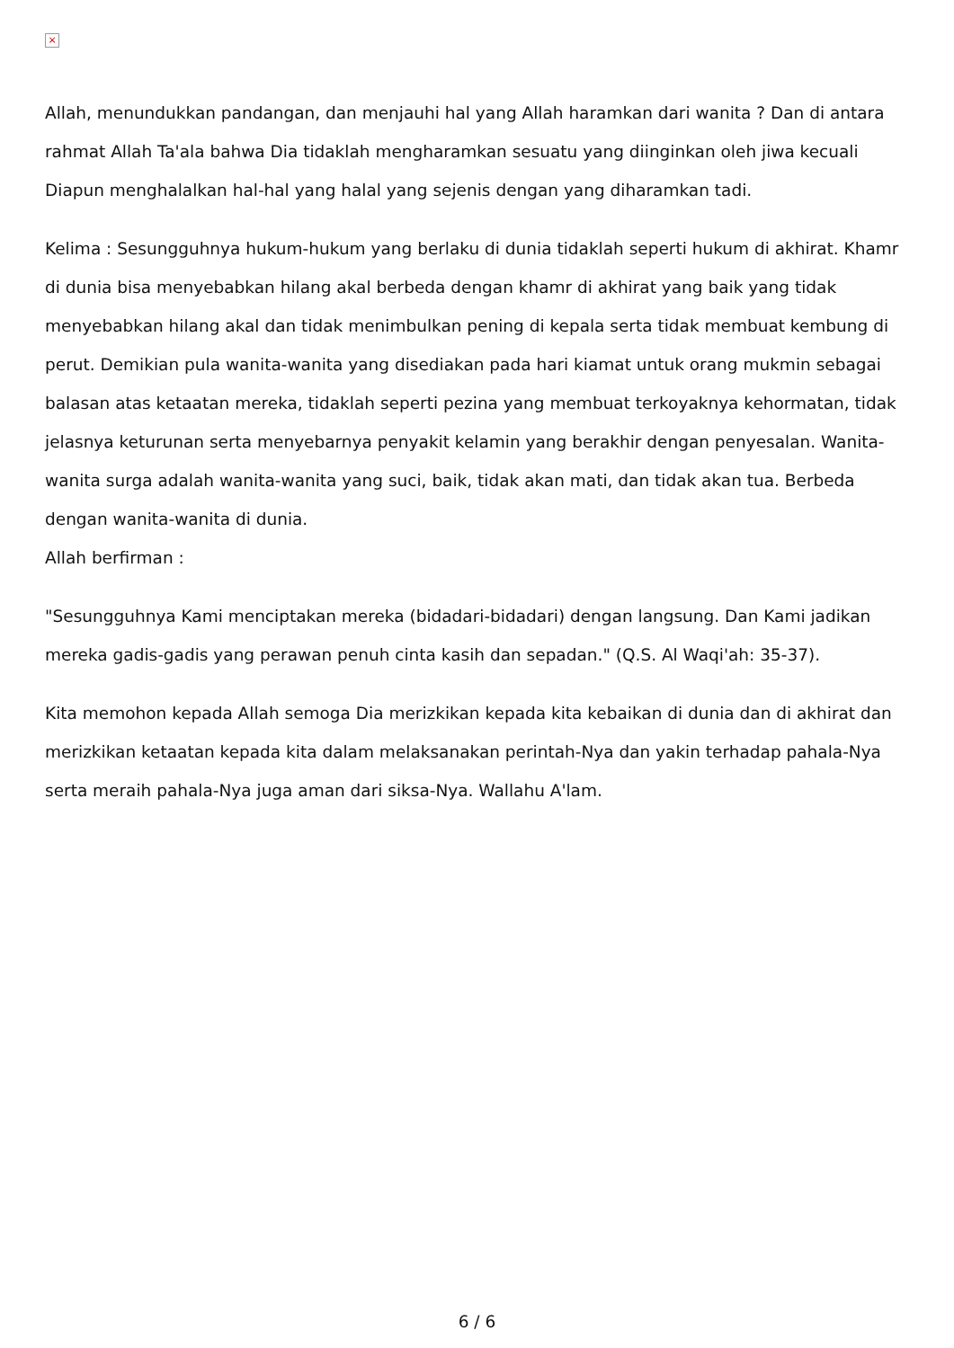×
Allah, menundukkan pandangan, dan menjauhi hal yang Allah haramkan dari wanita ? Dan di antara rahmat Allah Ta'ala bahwa Dia tidaklah mengharamkan sesuatu yang diinginkan oleh jiwa kecuali Diapun menghalalkan hal-hal yang halal yang sejenis dengan yang diharamkan tadi.
Kelima : Sesungguhnya hukum-hukum yang berlaku di dunia tidaklah seperti hukum di akhirat. Khamr di dunia bisa menyebabkan hilang akal berbeda dengan khamr di akhirat yang baik yang tidak menyebabkan hilang akal dan tidak menimbulkan pening di kepala serta tidak membuat kembung di perut. Demikian pula wanita-wanita yang disediakan pada hari kiamat untuk orang mukmin sebagai balasan atas ketaatan mereka, tidaklah seperti pezina yang membuat terkoyaknya kehormatan, tidak jelasnya keturunan serta menyebarnya penyakit kelamin yang berakhir dengan penyesalan. Wanita-wanita surga adalah wanita-wanita yang suci, baik, tidak akan mati, dan tidak akan tua. Berbeda dengan wanita-wanita di dunia.
Allah berfirman :
"Sesungguhnya Kami menciptakan mereka (bidadari-bidadari) dengan langsung. Dan Kami jadikan mereka gadis-gadis yang perawan penuh cinta kasih dan sepadan." (Q.S. Al Waqi'ah: 35-37).
Kita memohon kepada Allah semoga Dia merizkikan kepada kita kebaikan di dunia dan di akhirat dan merizkikan ketaatan kepada kita dalam melaksanakan perintah-Nya dan yakin terhadap pahala-Nya serta meraih pahala-Nya juga aman dari siksa-Nya. Wallahu A'lam.
6 / 6